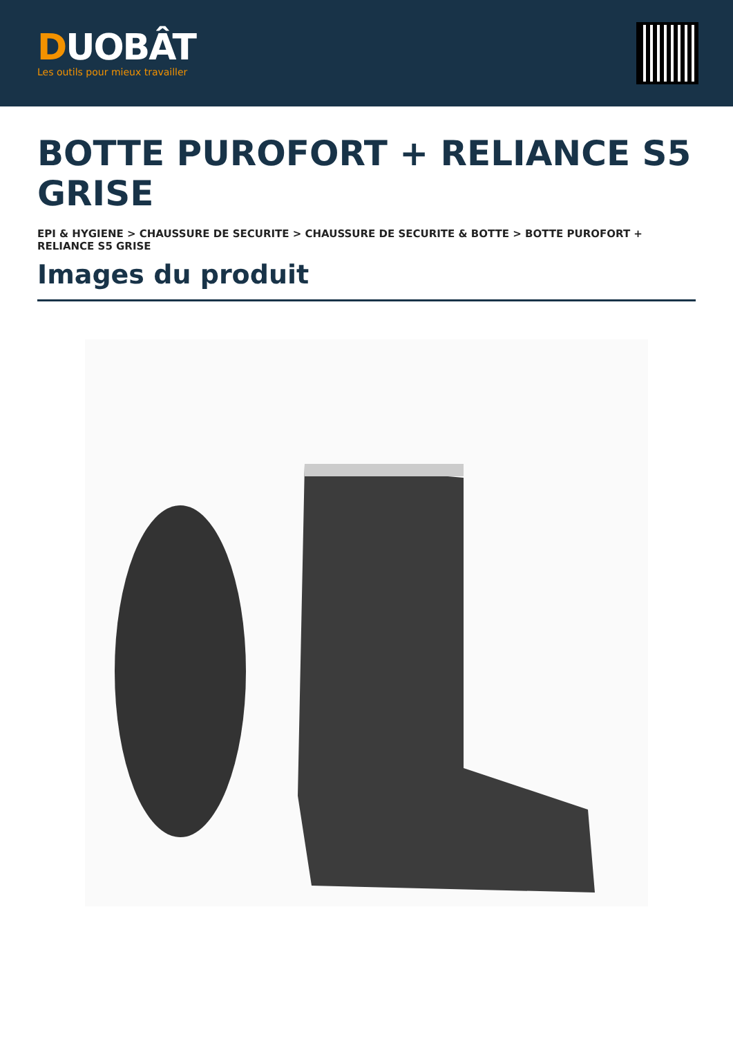DUOBÂT
Les outils pour mieux travailler
BOTTE PUROFORT + RELIANCE S5 GRISE
EPI & HYGIENE > CHAUSSURE DE SECURITE > CHAUSSURE DE SECURITE & BOTTE > BOTTE PUROFORT + RELIANCE S5 GRISE
Images du produit